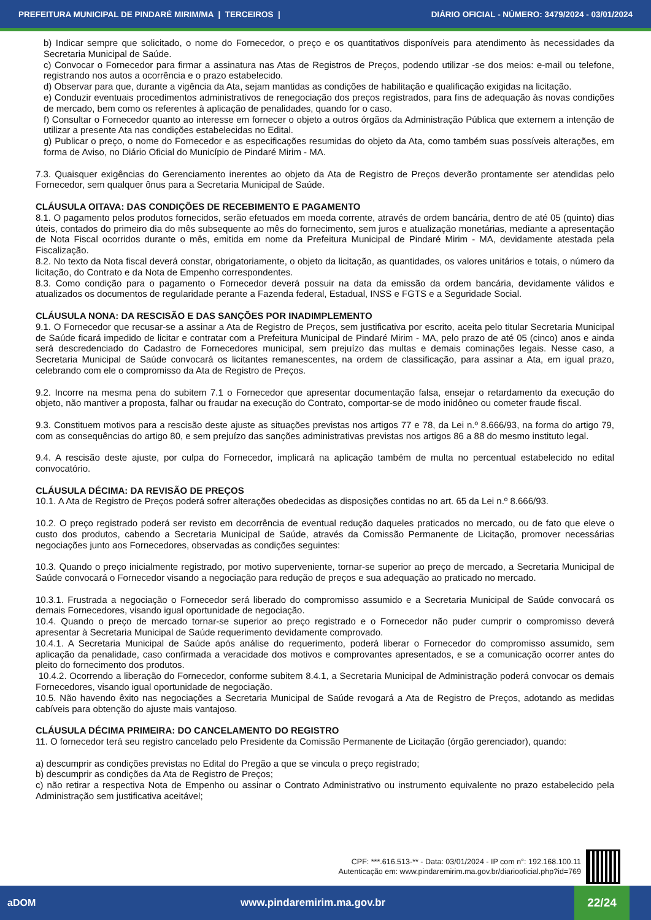PREFEITURA MUNICIPAL DE PINDARÉ MIRIM/MA | TERCEIROS | DIÁRIO OFICIAL - NÚMERO: 3479/2024 - 03/01/2024
b) Indicar sempre que solicitado, o nome do Fornecedor, o preço e os quantitativos disponíveis para atendimento às necessidades da Secretaria Municipal de Saúde.
c) Convocar o Fornecedor para firmar a assinatura nas Atas de Registros de Preços, podendo utilizar -se dos meios: e-mail ou telefone, registrando nos autos a ocorrência e o prazo estabelecido.
d) Observar para que, durante a vigência da Ata, sejam mantidas as condições de habilitação e qualificação exigidas na licitação.
e) Conduzir eventuais procedimentos administrativos de renegociação dos preços registrados, para fins de adequação às novas condições de mercado, bem como os referentes à aplicação de penalidades, quando for o caso.
f) Consultar o Fornecedor quanto ao interesse em fornecer o objeto a outros órgãos da Administração Pública que externem a intenção de utilizar a presente Ata nas condições estabelecidas no Edital.
g) Publicar o preço, o nome do Fornecedor e as especificações resumidas do objeto da Ata, como também suas possíveis alterações, em forma de Aviso, no Diário Oficial do Município de Pindaré Mirim - MA.
7.3. Quaisquer exigências do Gerenciamento inerentes ao objeto da Ata de Registro de Preços deverão prontamente ser atendidas pelo Fornecedor, sem qualquer ônus para a Secretaria Municipal de Saúde.
CLÁUSULA OITAVA: DAS CONDIÇÕES DE RECEBIMENTO E PAGAMENTO
8.1. O pagamento pelos produtos fornecidos, serão efetuados em moeda corrente, através de ordem bancária, dentro de até 05 (quinto) dias úteis, contados do primeiro dia do mês subsequente ao mês do fornecimento, sem juros e atualização monetárias, mediante a apresentação de Nota Fiscal ocorridos durante o mês, emitida em nome da Prefeitura Municipal de Pindaré Mirim - MA, devidamente atestada pela Fiscalização.
8.2. No texto da Nota fiscal deverá constar, obrigatoriamente, o objeto da licitação, as quantidades, os valores unitários e totais, o número da licitação, do Contrato e da Nota de Empenho correspondentes.
8.3. Como condição para o pagamento o Fornecedor deverá possuir na data da emissão da ordem bancária, devidamente válidos e atualizados os documentos de regularidade perante a Fazenda federal, Estadual, INSS e FGTS e a Seguridade Social.
CLÁUSULA NONA: DA RESCISÃO E DAS SANÇÕES POR INADIMPLEMENTO
9.1. O Fornecedor que recusar-se a assinar a Ata de Registro de Preços, sem justificativa por escrito, aceita pelo titular Secretaria Municipal de Saúde ficará impedido de licitar e contratar com a Prefeitura Municipal de Pindaré Mirim - MA, pelo prazo de até 05 (cinco) anos e ainda será descredenciado do Cadastro de Fornecedores municipal, sem prejuízo das multas e demais cominações legais. Nesse caso, a Secretaria Municipal de Saúde convocará os licitantes remanescentes, na ordem de classificação, para assinar a Ata, em igual prazo, celebrando com ele o compromisso da Ata de Registro de Preços.
9.2. Incorre na mesma pena do subitem 7.1 o Fornecedor que apresentar documentação falsa, ensejar o retardamento da execução do objeto, não mantiver a proposta, falhar ou fraudar na execução do Contrato, comportar-se de modo inidôneo ou cometer fraude fiscal.
9.3. Constituem motivos para a rescisão deste ajuste as situações previstas nos artigos 77 e 78, da Lei n.º 8.666/93, na forma do artigo 79, com as consequências do artigo 80, e sem prejuízo das sanções administrativas previstas nos artigos 86 a 88 do mesmo instituto legal.
9.4. A rescisão deste ajuste, por culpa do Fornecedor, implicará na aplicação também de multa no percentual estabelecido no edital convocatório.
CLÁUSULA DÉCIMA: DA REVISÃO DE PREÇOS
10.1. A Ata de Registro de Preços poderá sofrer alterações obedecidas as disposições contidas no art. 65 da Lei n.º 8.666/93.
10.2. O preço registrado poderá ser revisto em decorrência de eventual redução daqueles praticados no mercado, ou de fato que eleve o custo dos produtos, cabendo a Secretaria Municipal de Saúde, através da Comissão Permanente de Licitação, promover necessárias negociações junto aos Fornecedores, observadas as condições seguintes:
10.3. Quando o preço inicialmente registrado, por motivo superveniente, tornar-se superior ao preço de mercado, a Secretaria Municipal de Saúde convocará o Fornecedor visando a negociação para redução de preços e sua adequação ao praticado no mercado.
10.3.1. Frustrada a negociação o Fornecedor será liberado do compromisso assumido e a Secretaria Municipal de Saúde convocará os demais Fornecedores, visando igual oportunidade de negociação.
10.4. Quando o preço de mercado tornar-se superior ao preço registrado e o Fornecedor não puder cumprir o compromisso deverá apresentar à Secretaria Municipal de Saúde requerimento devidamente comprovado.
10.4.1. A Secretaria Municipal de Saúde após análise do requerimento, poderá liberar o Fornecedor do compromisso assumido, sem aplicação da penalidade, caso confirmada a veracidade dos motivos e comprovantes apresentados, e se a comunicação ocorrer antes do pleito do fornecimento dos produtos.
10.4.2. Ocorrendo a liberação do Fornecedor, conforme subitem 8.4.1, a Secretaria Municipal de Administração poderá convocar os demais Fornecedores, visando igual oportunidade de negociação.
10.5. Não havendo êxito nas negociações a Secretaria Municipal de Saúde revogará a Ata de Registro de Preços, adotando as medidas cabíveis para obtenção do ajuste mais vantajoso.
CLÁUSULA DÉCIMA PRIMEIRA: DO CANCELAMENTO DO REGISTRO
11. O fornecedor terá seu registro cancelado pelo Presidente da Comissão Permanente de Licitação (órgão gerenciador), quando:
a) descumprir as condições previstas no Edital do Pregão a que se vincula o preço registrado;
b) descumprir as condições da Ata de Registro de Preços;
c) não retirar a respectiva Nota de Empenho ou assinar o Contrato Administrativo ou instrumento equivalente no prazo estabelecido pela Administração sem justificativa aceitável;
CPF: ***.616.513-** - Data: 03/01/2024 - IP com n°: 192.168.100.11
Autenticação em: www.pindaremirim.ma.gov.br/diariooficial.php?id=769
aDOM www.pindaremirim.ma.gov.br
22/24